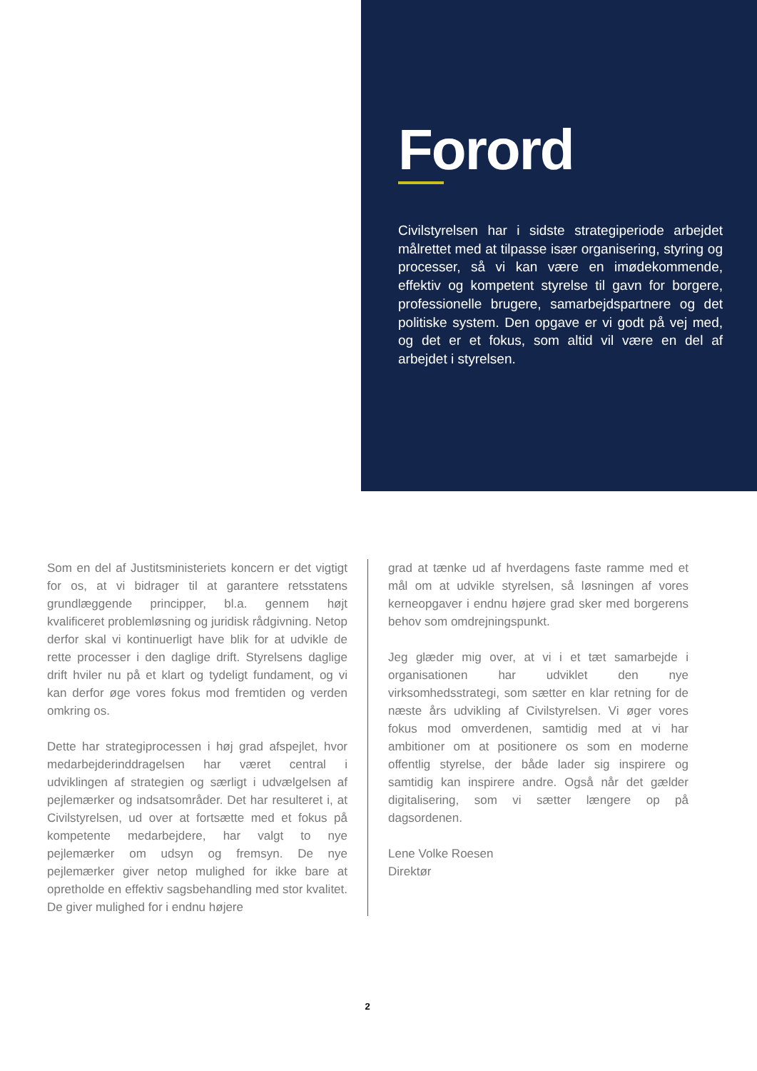Forord
Civilstyrelsen har i sidste strategiperiode arbejdet målrettet med at tilpasse især organisering, styring og processer, så vi kan være en imødekommende, effektiv og kompetent styrelse til gavn for borgere, professionelle brugere, samarbejdspartnere og det politiske system. Den opgave er vi godt på vej med, og det er et fokus, som altid vil være en del af arbejdet i styrelsen.
Som en del af Justitsministeriets koncern er det vigtigt for os, at vi bidrager til at garantere retsstatens grundlæggende principper, bl.a. gennem højt kvalificeret problemløsning og juridisk rådgivning. Netop derfor skal vi kontinuerligt have blik for at udvikle de rette processer i den daglige drift. Styrelsens daglige drift hviler nu på et klart og tydeligt fundament, og vi kan derfor øge vores fokus mod fremtiden og verden omkring os.
Dette har strategiprocessen i høj grad afspejlet, hvor medarbejderinddragelsen har været central i udviklingen af strategien og særligt i udvælgelsen af pejlemærker og indsatsområder. Det har resulteret i, at Civilstyrelsen, ud over at fortsætte med et fokus på kompetente medarbejdere, har valgt to nye pejlemærker om udsyn og fremsyn. De nye pejlemærker giver netop mulighed for ikke bare at opretholde en effektiv sagsbehandling med stor kvalitet. De giver mulighed for i endnu højere
grad at tænke ud af hverdagens faste ramme med et mål om at udvikle styrelsen, så løsningen af vores kerneopgaver i endnu højere grad sker med borgerens behov som omdrejningspunkt.
Jeg glæder mig over, at vi i et tæt samarbejde i organisationen har udviklet den nye virksomhedsstrategi, som sætter en klar retning for de næste års udvikling af Civilstyrelsen. Vi øger vores fokus mod omverdenen, samtidig med at vi har ambitioner om at positionere os som en moderne offentlig styrelse, der både lader sig inspirere og samtidig kan inspirere andre. Også når det gælder digitalisering, som vi sætter længere op på dagsordenen.
Lene Volke Roesen
Direktør
2